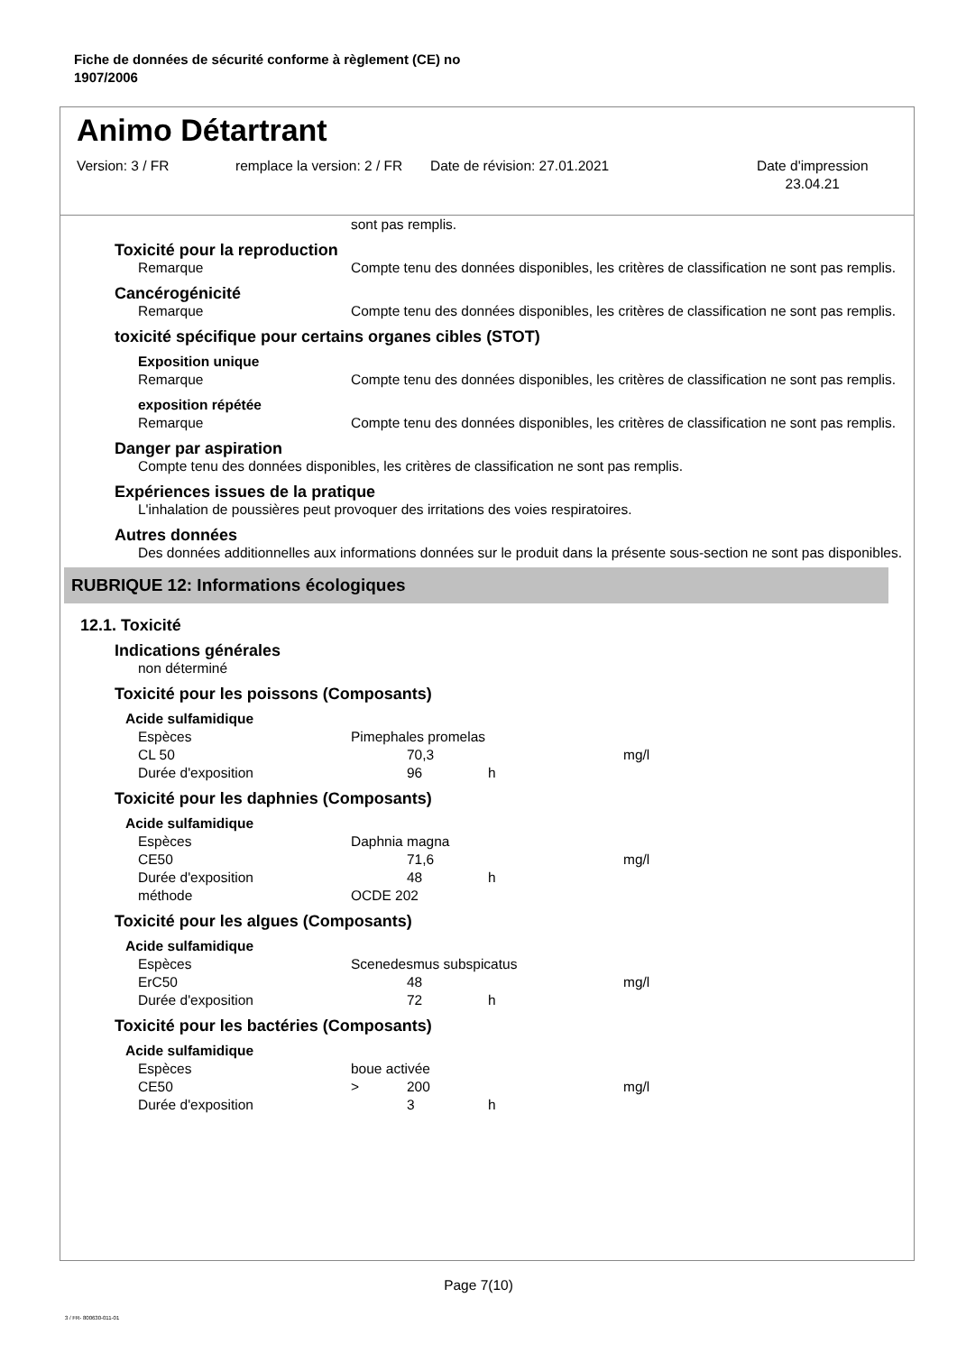Fiche de données de sécurité conforme à règlement (CE) no
1907/2006
Animo Détartrant
Version: 3 / FR remplace la version: 2 / FR
Date de révision: 27.01.2021 Date d'impression
23.04.21
sont pas remplis.
Toxicité pour la reproduction
Remarque Compte tenu des données disponibles, les critères de classification ne sont pas remplis.
Cancérogénicité
Remarque Compte tenu des données disponibles, les critères de classification ne sont pas remplis.
toxicité spécifique pour certains organes cibles (STOT)
Exposition unique
Remarque Compte tenu des données disponibles, les critères de classification ne sont pas remplis.
exposition répétée
Remarque Compte tenu des données disponibles, les critères de classification ne sont pas remplis.
Danger par aspiration
Compte tenu des données disponibles, les critères de classification ne sont pas remplis.
Expériences issues de la pratique
L'inhalation de poussières peut provoquer des irritations des voies respiratoires.
Autres données
Des données additionnelles aux informations données sur le produit dans la présente sous-section ne sont pas disponibles.
RUBRIQUE 12: Informations écologiques
12.1. Toxicité
Indications générales
non déterminé
Toxicité pour les poissons (Composants)
Acide sulfamidique
| Espèces | Pimephales promelas | | | |
| CL 50 | | 70,3 | | mg/l |
| Durée d'exposition | | 96 | h | |
Toxicité pour les daphnies (Composants)
Acide sulfamidique
| Espèces | Daphnia magna | | | |
| CE50 | | 71,6 | | mg/l |
| Durée d'exposition | | 48 | h | |
| méthode | OCDE 202 | | | |
Toxicité pour les algues (Composants)
Acide sulfamidique
| Espèces | Scenedesmus subspicatus | | | |
| ErC50 | | 48 | | mg/l |
| Durée d'exposition | | 72 | h | |
Toxicité pour les bactéries (Composants)
Acide sulfamidique
| Espèces | boue activée | | | |
| CE50 | > | 200 | | mg/l |
| Durée d'exposition | | 3 | h | |
Page 7(10)
3 / FR- 800630-011-01